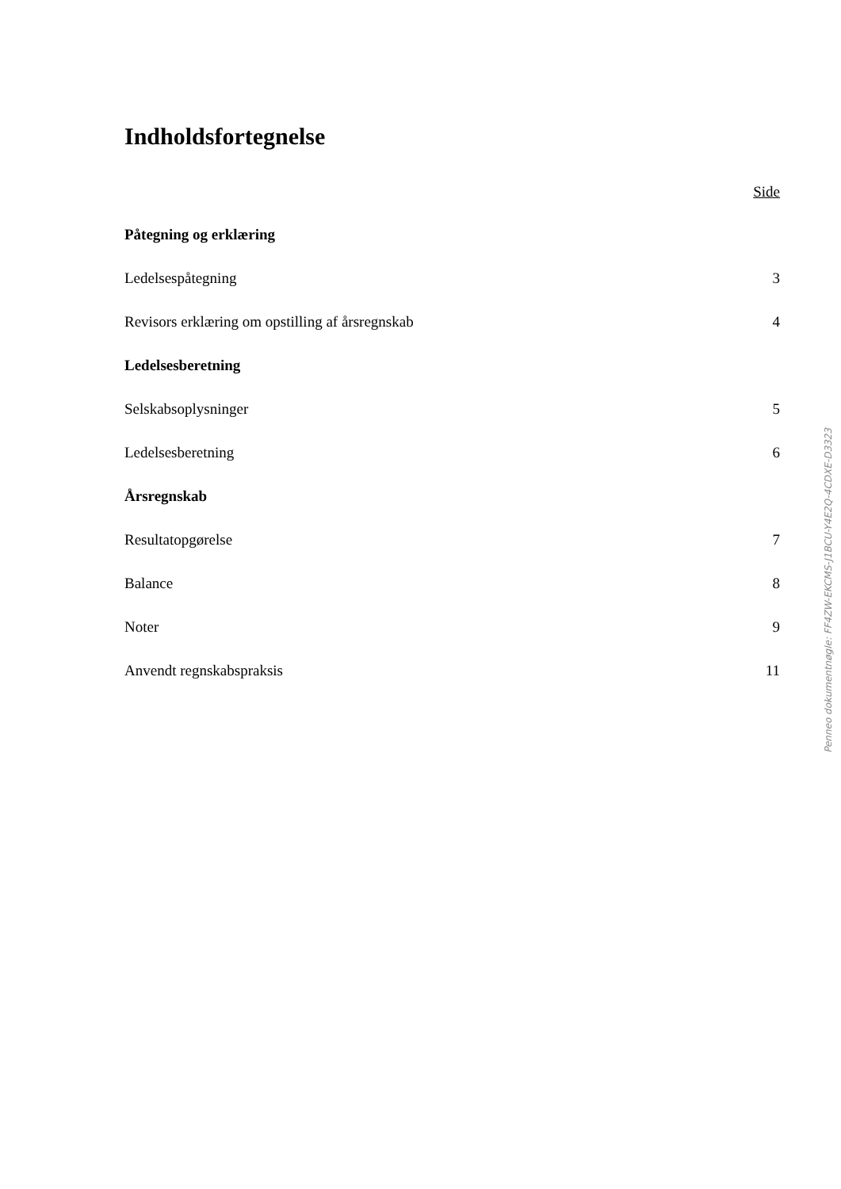Indholdsfortegnelse
Side
Påtegning og erklæring
Ledelsespåtegning 3
Revisors erklæring om opstilling af årsregnskab 4
Ledelsesberetning
Selskabsoplysninger 5
Ledelsesberetning 6
Årsregnskab
Resultatopgørelse 7
Balance 8
Noter 9
Anvendt regnskabspraksis 11
Penneo dokumentnøgle: FF4ZW-EKCMS-J1BCU-Y4E2Q-4CDXE-D3323